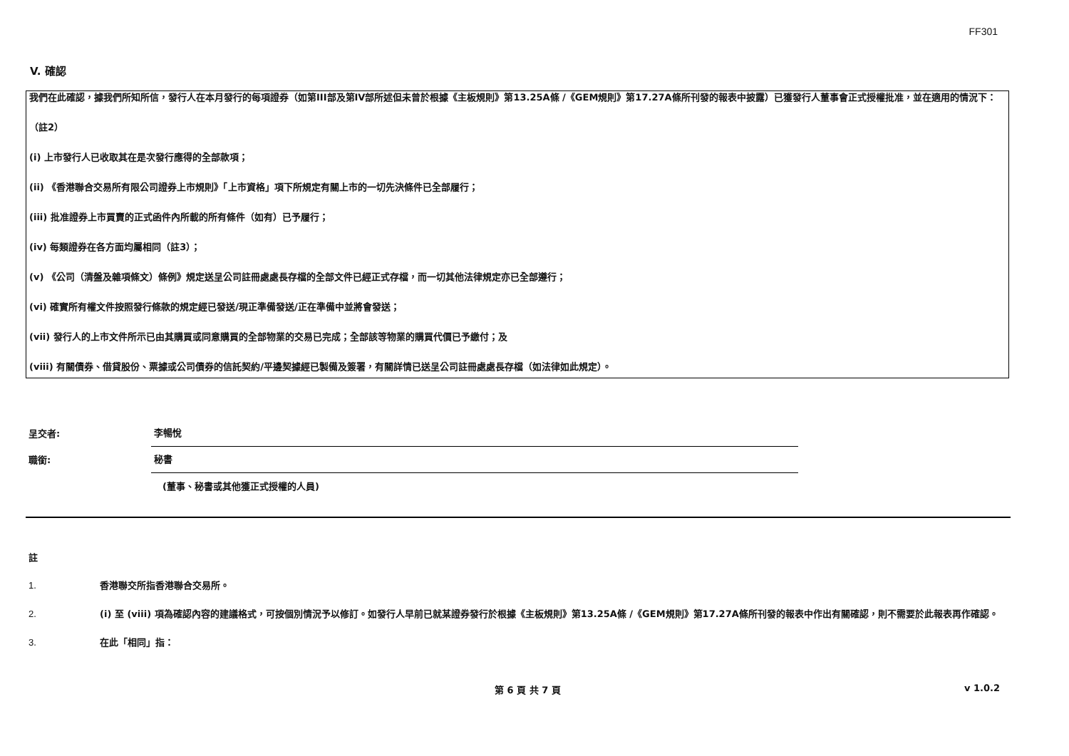FF301
V. 確認
我們在此確認，據我們所知所信，發行人在本月發行的每項證券（如第III部及第IV部所述但未曾於根據《主板規則》第13.25A條 /《GEM規則》第17.27A條所刊發的報表中披露）已獲發行人董事會正式授權批准，並在適用的情況下：
（註2）
(i) 上市發行人已收取其在是次發行應得的全部款項；
(ii) 《香港聯合交易所有限公司證券上市規則》「上市資格」項下所規定有關上市的一切先決條件已全部履行；
(iii) 批准證券上市買賣的正式函件內所載的所有條件（如有）已予履行；
(iv) 每類證券在各方面均屬相同（註3）；
(v) 《公司（清盤及雜項條文）條例》規定送呈公司註冊處處長存檔的全部文件已經正式存檔，而一切其他法律規定亦已全部遵行；
(vi) 確實所有權文件按照發行條款的規定經已發送/現正準備發送/正在準備中並將會發送；
(vii) 發行人的上市文件所示已由其購買或同意購買的全部物業的交易已完成；全部該等物業的購買代價已予繳付；及
(viii) 有關債券、借貸股份、票據或公司債券的信託契約/平邊契據經已製備及簽署，有關詳情已送呈公司註冊處處長存檔（如法律如此規定）。
呈交者:
李暢悅
職銜:
秘書
(董事、秘書或其他獲正式授權的人員)
註
1. 香港聯交所指香港聯合交易所。
2. (i) 至 (viii) 項為確認內容的建議格式，可按個別情況予以修訂。如發行人早前已就某證券發行於根據《主板規則》第13.25A條 /《GEM規則》第17.27A條所刊發的報表中作出有關確認，則不需要於此報表再作確認。
3. 在此「相同」指：
第 6 頁 共 7 頁 v 1.0.2